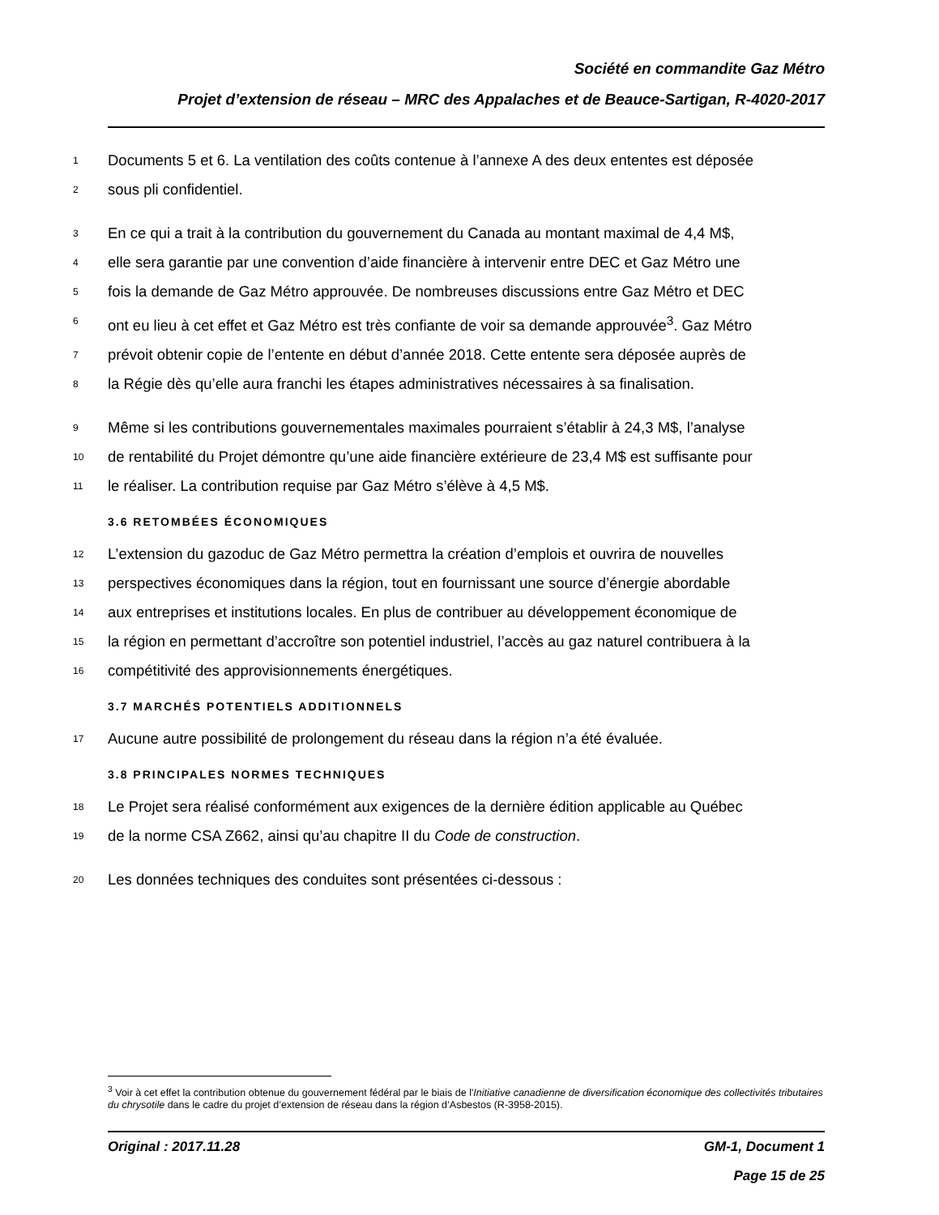Société en commandite Gaz Métro
Projet d’extension de réseau – MRC des Appalaches et de Beauce-Sartigan, R-4020-2017
1 Documents 5 et 6. La ventilation des coûts contenue à l’annexe A des deux ententes est déposée
2 sous pli confidentiel.
3 En ce qui a trait à la contribution du gouvernement du Canada au montant maximal de 4,4 M$,
4 elle sera garantie par une convention d’aide financière à intervenir entre DEC et Gaz Métro une
5 fois la demande de Gaz Métro approuvée. De nombreuses discussions entre Gaz Métro et DEC
6 ont eu lieu à cet effet et Gaz Métro est très confiante de voir sa demande approuvée<sup>3</sup>. Gaz Métro
7 prévoit obtenir copie de l’entente en début d’année 2018. Cette entente sera déposée auprès de
8 la Régie dès qu’elle aura franchi les étapes administratives nécessaires à sa finalisation.
9 Même si les contributions gouvernementales maximales pourraient s’établir à 24,3 M$, l’analyse
10 de rentabilité du Projet démontre qu’une aide financière extérieure de 23,4 M$ est suffisante pour
11 le réaliser. La contribution requise par Gaz Métro s’élève à 4,5 M$.
3.6 RETOMBÉES ÉCONOMIQUES
12 L’extension du gazoduc de Gaz Métro permettra la création d’emplois et ouvrira de nouvelles
13 perspectives économiques dans la région, tout en fournissant une source d’énergie abordable
14 aux entreprises et institutions locales. En plus de contribuer au développement économique de
15 la région en permettant d’accroître son potentiel industriel, l’accès au gaz naturel contribuera à la
16 compétitivité des approvisionnements énergétiques.
3.7 MARCHÉS POTENTIELS ADDITIONNELS
17 Aucune autre possibilité de prolongement du réseau dans la région n’a été évaluée.
3.8 PRINCIPALES NORMES TECHNIQUES
18 Le Projet sera réalisé conformément aux exigences de la dernière édition applicable au Québec
19 de la norme CSA Z662, ainsi qu’au chapitre II du Code de construction.
20 Les données techniques des conduites sont présentées ci-dessous :
<sup>3</sup> Voir à cet effet la contribution obtenue du gouvernement fédéral par le biais de l'Initiative canadienne de diversification économique des collectivités tributaires du chrysotile dans le cadre du projet d’extension de réseau dans la région d’Asbestos (R-3958-2015).
GM-1, Document 1
Page 15 de 25 Original : 2017.11.28